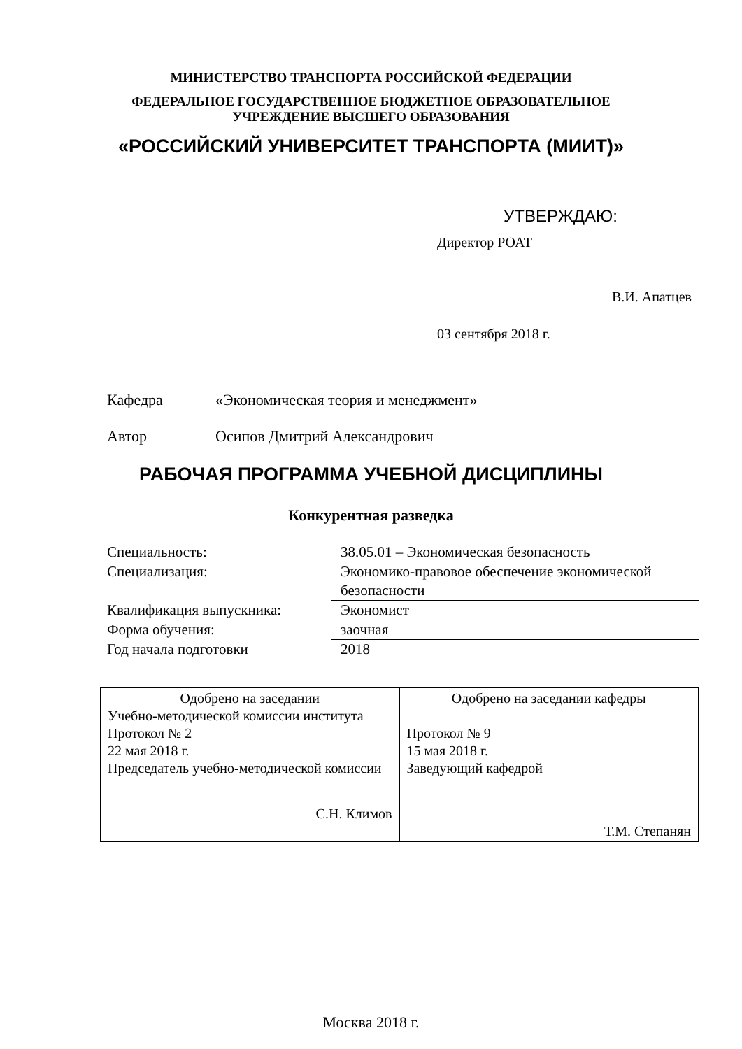МИНИСТЕРСТВО ТРАНСПОРТА РОССИЙСКОЙ ФЕДЕРАЦИИ
ФЕДЕРАЛЬНОЕ ГОСУДАРСТВЕННОЕ БЮДЖЕТНОЕ ОБРАЗОВАТЕЛЬНОЕ
УЧРЕЖДЕНИЕ ВЫСШЕГО ОБРАЗОВАНИЯ
«РОССИЙСКИЙ УНИВЕРСИТЕТ ТРАНСПОРТА (МИИТ)»
УТВЕРЖДАЮ:
Директор РОАТ
В.И. Апатцев
03 сентября 2018 г.
Кафедра «Экономическая теория и менеджмент»
Автор Осипов Дмитрий Александрович
РАБОЧАЯ ПРОГРАММА УЧЕБНОЙ ДИСЦИПЛИНЫ
Конкурентная разведка
| Специальность: | 38.05.01 – Экономическая безопасность |
| Специализация: | Экономико-правовое обеспечение экономической безопасности |
| Квалификация выпускника: | Экономист |
| Форма обучения: | заочная |
| Год начала подготовки | 2018 |
| Одобрено на заседании Учебно-методической комиссии института Протокол № 2 22 мая 2018 г. Председатель учебно-методической комиссии С.Н. Климов | Одобрено на заседании кафедры Протокол № 9 15 мая 2018 г. Заведующий кафедрой Т.М. Степанян |
Москва 2018 г.